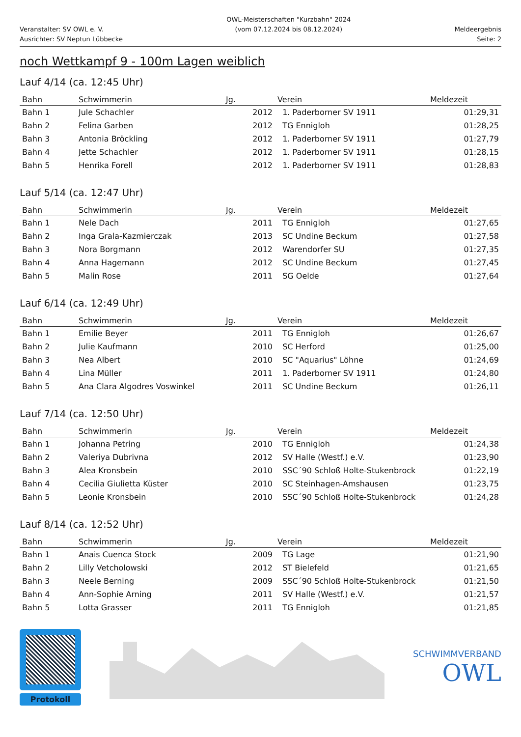Veranstalter: SV OWL e. V.
Ausrichter: SV Neptun Lübbecke
OWL-Meisterschaften "Kurzbahn" 2024
(vom 07.12.2024 bis 08.12.2024)
Meldeergebnis
Seite: 2
noch Wettkampf 9 - 100m Lagen weiblich
Lauf 4/14 (ca. 12:45 Uhr)
| Bahn | Schwimmerin | Jg. | Verein | Meldezeit |
| --- | --- | --- | --- | --- |
| Bahn 1 | Jule Schachler | 2012 | 1. Paderborner SV 1911 | 01:29,31 |
| Bahn 2 | Felina Garben | 2012 | TG Ennigloh | 01:28,25 |
| Bahn 3 | Antonia Bröckling | 2012 | 1. Paderborner SV 1911 | 01:27,79 |
| Bahn 4 | Jette Schachler | 2012 | 1. Paderborner SV 1911 | 01:28,15 |
| Bahn 5 | Henrika Forell | 2012 | 1. Paderborner SV 1911 | 01:28,83 |
Lauf 5/14 (ca. 12:47 Uhr)
| Bahn | Schwimmerin | Jg. | Verein | Meldezeit |
| --- | --- | --- | --- | --- |
| Bahn 1 | Nele Dach | 2011 | TG Ennigloh | 01:27,65 |
| Bahn 2 | Inga Grala-Kazmierczak | 2013 | SC Undine Beckum | 01:27,58 |
| Bahn 3 | Nora Borgmann | 2012 | Warendorfer SU | 01:27,35 |
| Bahn 4 | Anna Hagemann | 2012 | SC Undine Beckum | 01:27,45 |
| Bahn 5 | Malin Rose | 2011 | SG Oelde | 01:27,64 |
Lauf 6/14 (ca. 12:49 Uhr)
| Bahn | Schwimmerin | Jg. | Verein | Meldezeit |
| --- | --- | --- | --- | --- |
| Bahn 1 | Emilie Beyer | 2011 | TG Ennigloh | 01:26,67 |
| Bahn 2 | Julie Kaufmann | 2010 | SC Herford | 01:25,00 |
| Bahn 3 | Nea Albert | 2010 | SC "Aquarius" Löhne | 01:24,69 |
| Bahn 4 | Lina Müller | 2011 | 1. Paderborner SV 1911 | 01:24,80 |
| Bahn 5 | Ana Clara Algodres Voswinkel | 2011 | SC Undine Beckum | 01:26,11 |
Lauf 7/14 (ca. 12:50 Uhr)
| Bahn | Schwimmerin | Jg. | Verein | Meldezeit |
| --- | --- | --- | --- | --- |
| Bahn 1 | Johanna Petring | 2010 | TG Ennigloh | 01:24,38 |
| Bahn 2 | Valeriya Dubrivna | 2012 | SV Halle (Westf.) e.V. | 01:23,90 |
| Bahn 3 | Alea Kronsbein | 2010 | SSC´90 Schloß Holte-Stukenbrock | 01:22,19 |
| Bahn 4 | Cecilia Giulietta Küster | 2010 | SC Steinhagen-Amshausen | 01:23,75 |
| Bahn 5 | Leonie Kronsbein | 2010 | SSC´90 Schloß Holte-Stukenbrock | 01:24,28 |
Lauf 8/14 (ca. 12:52 Uhr)
| Bahn | Schwimmerin | Jg. | Verein | Meldezeit |
| --- | --- | --- | --- | --- |
| Bahn 1 | Anais Cuenca Stock | 2009 | TG Lage | 01:21,90 |
| Bahn 2 | Lilly Vetcholowski | 2012 | ST Bielefeld | 01:21,65 |
| Bahn 3 | Neele Berning | 2009 | SSC´90 Schloß Holte-Stukenbrock | 01:21,50 |
| Bahn 4 | Ann-Sophie Arning | 2011 | SV Halle (Westf.) e.V. | 01:21,57 |
| Bahn 5 | Lotta Grasser | 2011 | TG Ennigloh | 01:21,85 |
Protokoll
SCHWIMMVERBAND
OWL